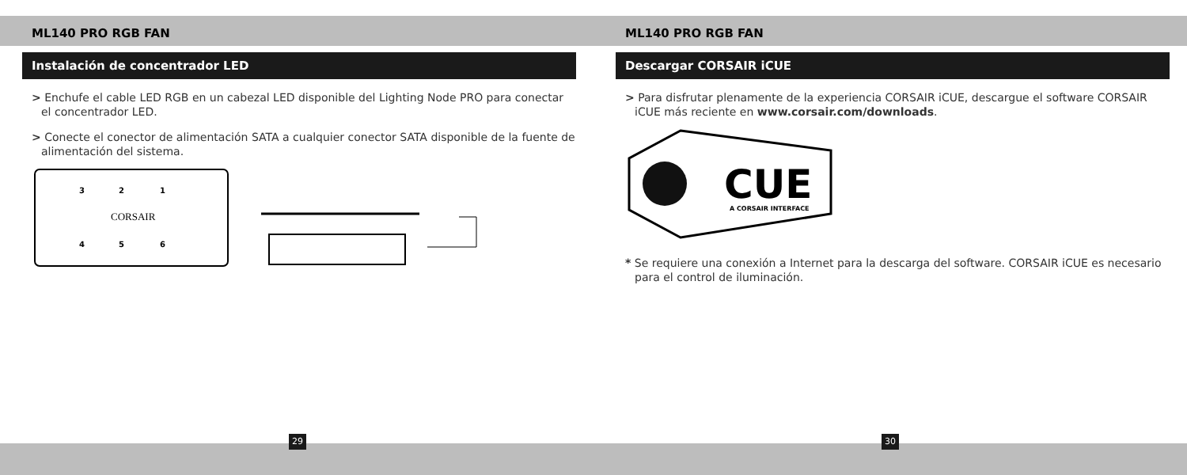ML140 PRO RGB FAN
Instalación de concentrador LED
> Enchufe el cable LED RGB en un cabezal LED disponible del Lighting Node PRO para conectar el concentrador LED.
> Conecte el conector de alimentación SATA a cualquier conector SATA disponible de la fuente de alimentación del sistema.
3
2
1
CORSAIR
4
5
6
ML140 PRO RGB FAN
Descargar CORSAIR iCUE
> Para disfrutar plenamente de la experiencia CORSAIR iCUE, descargue el software CORSAIR iCUE más reciente en www.corsair.com/downloads.
CUE
A CORSAIR INTERFACE
* Se requiere una conexión a Internet para la descarga del software. CORSAIR iCUE es necesario para el control de iluminación.
29 30